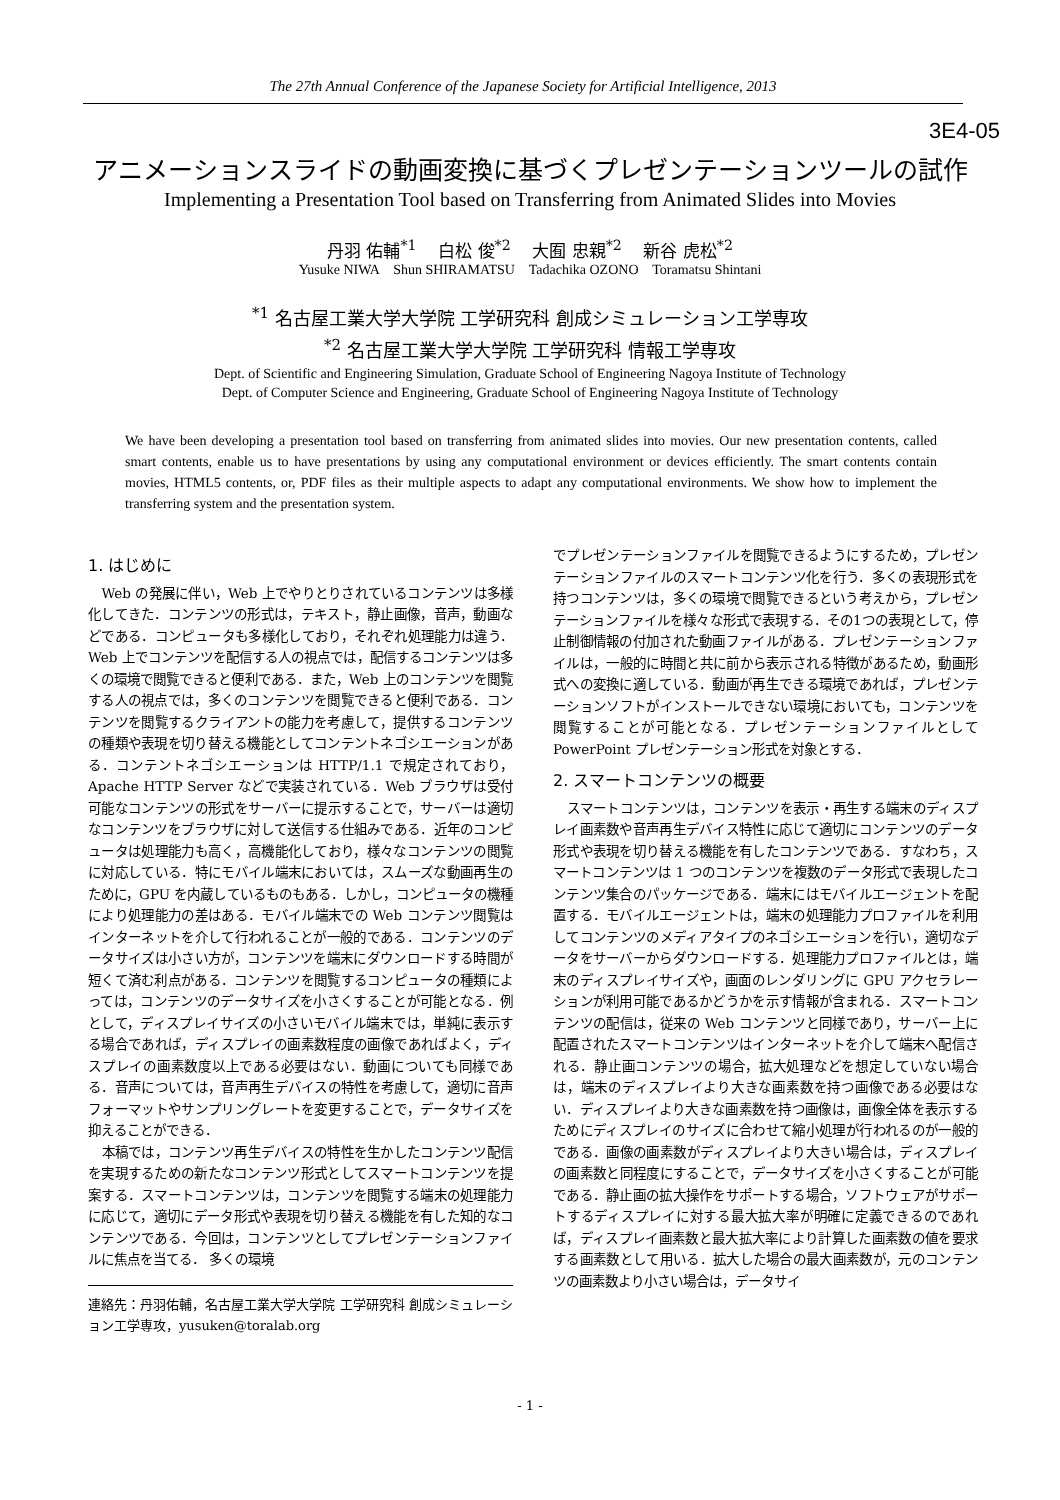The 27th Annual Conference of the Japanese Society for Artificial Intelligence, 2013
3E4-05
アニメーションスライドの動画変換に基づくプレゼンテーションツールの試作
Implementing a Presentation Tool based on Transferring from Animated Slides into Movies
丹羽 佑輔<sup>*1</sup> 白松 俊<sup>*2</sup> 大囿 忠親<sup>*2</sup> 新谷 虎松<sup>*2</sup>
Yusuke NIWA Shun SHIRAMATSU Tadachika OZONO Toramatsu Shintani
<sup>*1</sup> 名古屋工業大学大学院 工学研究科 創成シミュレーション工学専攻
<sup>*2</sup> 名古屋工業大学大学院 工学研究科 情報工学専攻
Dept. of Scientific and Engineering Simulation, Graduate School of Engineering Nagoya Institute of Technology
Dept. of Computer Science and Engineering, Graduate School of Engineering Nagoya Institute of Technology
We have been developing a presentation tool based on transferring from animated slides into movies. Our new presentation contents, called smart contents, enable us to have presentations by using any computational environment or devices efficiently. The smart contents contain movies, HTML5 contents, or, PDF files as their multiple aspects to adapt any computational environments. We show how to implement the transferring system and the presentation system.
1. はじめに
Web の発展に伴い，Web 上でやりとりされているコンテンツは多様化してきた．コンテンツの形式は，テキスト，静止画像，音声，動画などである．コンピュータも多様化しており，それぞれ処理能力は違う．Web 上でコンテンツを配信する人の視点では，配信するコンテンツは多くの環境で閲覧できると便利である．また，Web 上のコンテンツを閲覧する人の視点では，多くのコンテンツを閲覧できると便利である．コンテンツを閲覧するクライアントの能力を考慮して，提供するコンテンツの種類や表現を切り替える機能としてコンテントネゴシエーションがある．コンテントネゴシエーションは HTTP/1.1 で規定されており，Apache HTTP Server などで実装されている．Web ブラウザは受付可能なコンテンツの形式をサーバーに提示することで，サーバーは適切なコンテンツをブラウザに対して送信する仕組みである．近年のコンピュータは処理能力も高く，高機能化しており，様々なコンテンツの閲覧に対応している．特にモバイル端末においては，スムーズな動画再生のために，GPU を内蔵しているものもある．しかし，コンピュータの機種により処理能力の差はある．モバイル端末での Web コンテンツ閲覧はインターネットを介して行われることが一般的である．コンテンツのデータサイズは小さい方が，コンテンツを端末にダウンロードする時間が短くて済む利点がある．コンテンツを閲覧するコンピュータの種類によっては，コンテンツのデータサイズを小さくすることが可能となる．例として，ディスプレイサイズの小さいモバイル端末では，単純に表示する場合であれば，ディスプレイの画素数程度の画像であればよく，ディスプレイの画素数度以上である必要はない．動画についても同様である．音声については，音声再生デバイスの特性を考慮して，適切に音声フォーマットやサンプリングレートを変更することで，データサイズを抑えることができる．
本稿では，コンテンツ再生デバイスの特性を生かしたコンテンツ配信を実現するための新たなコンテンツ形式としてスマートコンテンツを提案する．スマートコンテンツは，コンテンツを閲覧する端末の処理能力に応じて，適切にデータ形式や表現を切り替える機能を有した知的なコンテンツである．今回は，コンテンツとしてプレゼンテーションファイルに焦点を当てる． 多くの環境
連絡先：丹羽佑輔，名古屋工業大学大学院 工学研究科 創成シミュレーション工学専攻，yusuken@toralab.org
でプレゼンテーションファイルを閲覧できるようにするため，プレゼンテーションファイルのスマートコンテンツ化を行う．多くの表現形式を持つコンテンツは，多くの環境で閲覧できるという考えから，プレゼンテーションファイルを様々な形式で表現する．その1つの表現として，停止制御情報の付加された動画ファイルがある．プレゼンテーションファイルは，一般的に時間と共に前から表示される特徴があるため，動画形式への変換に適している．動画が再生できる環境であれば，プレゼンテーションソフトがインストールできない環境においても，コンテンツを閲覧することが可能となる．プレゼンテーションファイルとして PowerPoint プレゼンテーション形式を対象とする．
2. スマートコンテンツの概要
スマートコンテンツは，コンテンツを表示・再生する端末のディスプレイ画素数や音声再生デバイス特性に応じて適切にコンテンツのデータ形式や表現を切り替える機能を有したコンテンツである．すなわち，スマートコンテンツは 1 つのコンテンツを複数のデータ形式で表現したコンテンツ集合のパッケージである．端末にはモバイルエージェントを配置する．モバイルエージェントは，端末の処理能力プロファイルを利用してコンテンツのメディアタイプのネゴシエーションを行い，適切なデータをサーバーからダウンロードする．処理能力プロファイルとは，端末のディスプレイサイズや，画面のレンダリングに GPU アクセラレーションが利用可能であるかどうかを示す情報が含まれる．スマートコンテンツの配信は，従来の Web コンテンツと同様であり，サーバー上に配置されたスマートコンテンツはインターネットを介して端末へ配信される．静止画コンテンツの場合，拡大処理などを想定していない場合は，端末のディスプレイより大きな画素数を持つ画像である必要はない．ディスプレイより大きな画素数を持つ画像は，画像全体を表示するためにディスプレイのサイズに合わせて縮小処理が行われるのが一般的である．画像の画素数がディスプレイより大きい場合は，ディスプレイの画素数と同程度にすることで，データサイズを小さくすることが可能である．静止画の拡大操作をサポートする場合，ソフトウェアがサポートするディスプレイに対する最大拡大率が明確に定義できるのであれば，ディスプレイ画素数と最大拡大率により計算した画素数の値を要求する画素数として用いる．拡大した場合の最大画素数が，元のコンテンツの画素数より小さい場合は，データサイ
- 1 -